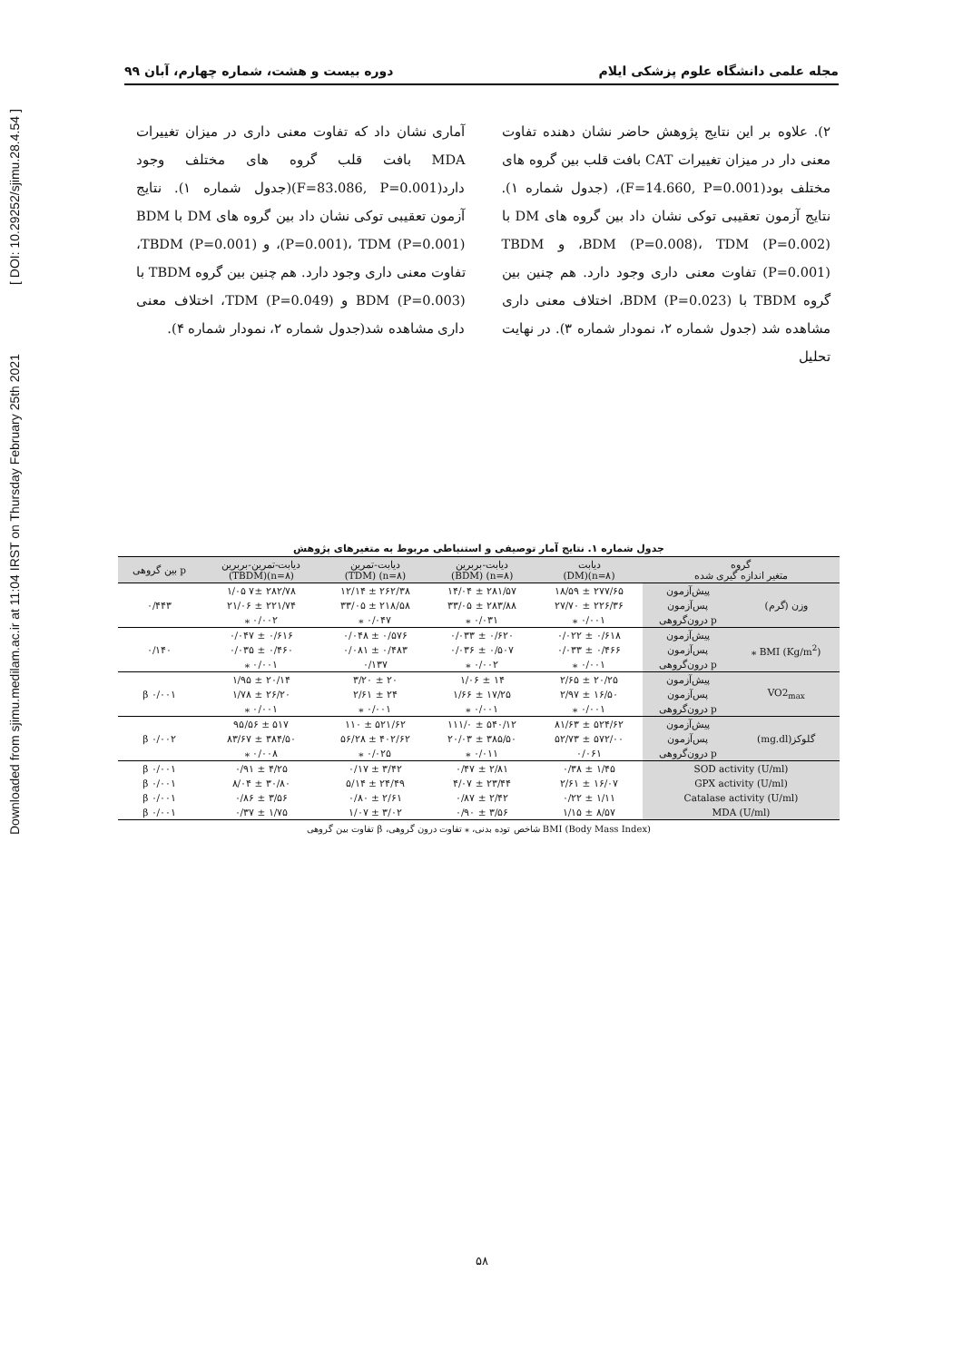Downloaded from sjimu.medilam.ac.ir at 11:04 IRST on Thursday February 25th 2021 [ DOI: 10.29252/sjimu.28.4.54 ]
مجله علمی دانشگاه علوم پزشکی ایلام دوره بیست و هشت، شماره چهارم، آبان ۹۹
۲). علاوه بر این نتایج پژوهش حاضر نشان دهنده تفاوت معنی دار در میزان تغییرات CAT بافت قلب بین گروه های مختلف بود(F=14.660, P=0.001)، (جدول شماره ۱). نتایج آزمون تعقیبی توکی نشان داد بین گروه های DM با BDM (P=0.008)، TDM (P=0.002)، و TBDM (P=0.001) تفاوت معنی داری وجود دارد. هم چنین بین گروه TBDM با BDM (P=0.023)، اختلاف معنی داری مشاهده شد (جدول شماره ۲، نمودار شماره ۳). در نهایت تحلیل
آماری نشان داد که تفاوت معنی داری در میزان تغییرات MDA بافت قلب گروه های مختلف وجود دارد(F=83.086, P=0.001)(جدول شماره ۱). نتایج آزمون تعقیبی توکی نشان داد بین گروه های DM با BDM (P=0.001)، TDM (P=0.001)، و TBDM (P=0.001)، تفاوت معنی داری وجود دارد. هم چنین بین گروه TBDM با BDM (P=0.003) و TDM (P=0.049)، اختلاف معنی داری مشاهده شد(جدول شماره ۲، نمودار شماره ۴).
جدول شماره ۱. نتایج آمار توصیفی و استنباطی مربوط به متغیرهای پژوهش
| گروه متغیر اندازه گیری شده | | دیابت (n=۸)(DM) | دیابت-بربرین (n=۸) (BDM) | دیابت-تمرین (n=۸) (TDM) | دیابت-تمرین-بربرین (n=۸)(TBDM) | p بین گروهی |
| --- | --- | --- | --- | --- | --- | --- |
| وزن (گرم) | پیش‌آزمون | ۲۷۷/۶۵ ± ۱۸/۵۹ | ۲۸۱/۵۷ ± ۱۴/۰۴ | ۲۶۲/۳۸ ± ۱۲/۱۴ | ۲۸۲/۷۸ ۷± ۱/۰۵ | ۰/۴۴۳ |
| | پس‌آزمون | ۲۲۶/۳۶ ± ۲۷/۷۰ | ۲۸۳/۸۸ ± ۳۳/۰۵ | ۲۱۸/۵۸ ± ۳۳/۰۵ | ۲۲۱/۷۴ ± ۲۱/۰۶ | |
| | p درون‌گروهی | ۰/۰۰۱ ⁎ | ۰/۰۳۱ ⁎ | ۰/۰۴۷ ⁎ | ۰/۰۰۲ ⁎ | |
| BMI (Kg/m<sup>2</sup>) ⁎ | پیش‌آزمون | ۰/۶۱۸ ± ۰/۰۲۲ | ۰/۶۲۰ ± ۰/۰۳۳ | ۰/۵۷۶ ± ۰/۰۴۸ | ۰/۶۱۶ ± ۰/۰۴۷ | ۰/۱۴۰ |
| | پس‌آزمون | ۰/۴۶۶ ± ۰/۰۳۳ | ۰/۵۰۷ ± ۰/۰۳۶ | ۰/۴۸۳ ± ۰/۰۸۱ | ۰/۴۶۰ ± ۰/۰۳۵ | |
| | p درون‌گروهی | ۰/۰۰۱ ⁎ | ۰/۰۰۲ ⁎ | ۰/۱۳۷ | ۰/۰۰۱ ⁎ | |
| VO2<sub>max</sub> | پیش‌آزمون | ۲۰/۲۵ ± ۲/۶۵ | ۱۴ ± ۱/۰۶ | ۲۰ ± ۳/۲۰ | ۲۰/۱۴ ± ۱/۹۵ | β ۰/۰۰۱ |
| | پس‌آزمون | ۱۶/۵۰ ± ۲/۹۷ | ۱۷/۲۵ ± ۱/۶۶ | ۲۴ ± ۲/۶۱ | ۲۶/۲۰ ± ۱/۷۸ | |
| | p درون‌گروهی | ۰/۰۰۱ ⁎ | ۰/۰۰۱ ⁎ | ۰/۰۰۱ ⁎ | ۰/۰۰۱ ⁎ | |
| گلوکز(mg.dl) | پیش‌آزمون | ۵۲۴/۶۲ ± ۸۱/۶۳ | ۵۴۰/۱۲ ± ۱۱۱/۰ | ۵۲۱/۶۲ ± ۱۱۰ | ۵۱۷ ± ۹۵/۵۶ | β ۰/۰۰۲ |
| | پس‌آزمون | ۵۷۲/۰۰ ± ۵۲/۷۳ | ۳۸۵/۵۰ ± ۲۰/۰۳ | ۴۰۲/۶۲ ± ۵۶/۲۸ | ۳۸۴/۵۰ ± ۸۳/۶۷ | |
| | p درون‌گروهی | ۰/۰۶۱ | ۰/۰۱۱ ⁎ | ۰/۰۲۵ ⁎ | ۰/۰۰۸ ⁎ | |
| SOD activity (U/ml) | | ۱/۴۵ ± ۰/۳۸ | ۲/۸۱ ± ۰/۴۷ | ۳/۴۲ ± ۰/۱۷ | ۴/۲۵ ± ۰/۹۱ | β ۰/۰۰۱ |
| GPX activity (U/ml) | | ۱۶/۰۷ ± ۲/۶۱ | ۲۳/۴۴ ± ۴/۰۷ | ۲۴/۴۹ ± ۵/۱۴ | ۳۰/۸۰ ± ۸/۰۴ | β ۰/۰۰۱ |
| Catalase activity (U/ml) | | ۱/۱۱ ± ۰/۲۲ | ۲/۴۲ ± ۰/۸۷ | ۲/۶۱ ± ۰/۸۰ | ۳/۵۶ ± ۰/۸۶ | β ۰/۰۰۱ |
| MDA (U/ml) | | ۸/۵۷ ± ۱/۱۵ | ۳/۵۶ ± ۰/۹۰ | ۳/۰۲ ± ۱/۰۷ | ۱/۷۵ ± ۰/۳۷ | β ۰/۰۰۱ |
BMI (Body Mass Index) شاخص توده بدنی، ⁎ تفاوت درون گروهی، β تفاوت بین گروهی
۵۸